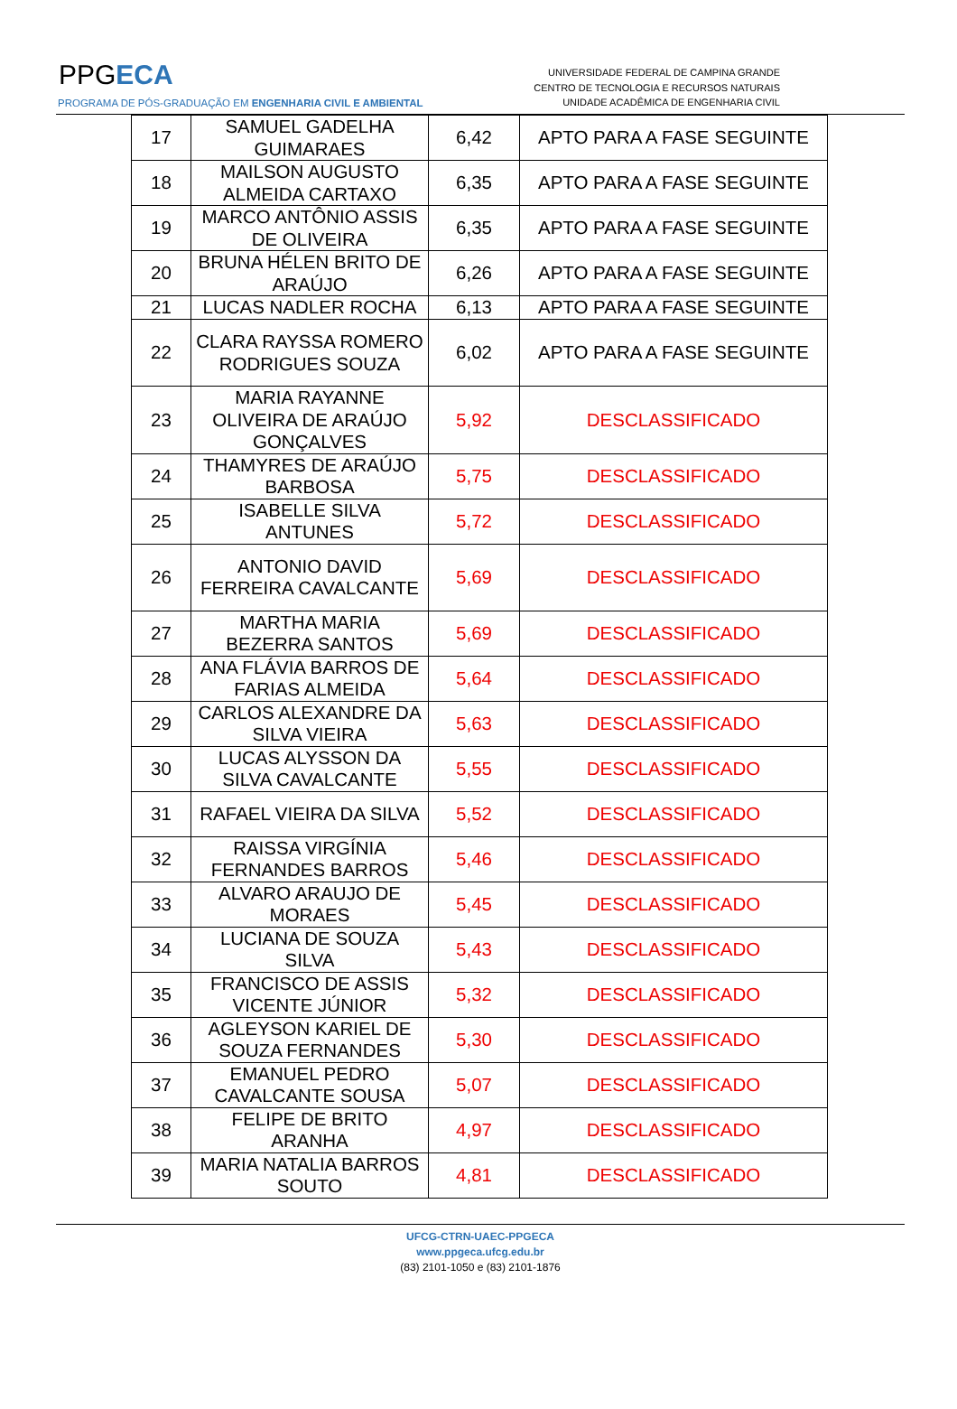PPGECA
PROGRAMA DE PÓS-GRADUAÇÃO EM ENGENHARIA CIVIL E AMBIENTAL
UNIVERSIDADE FEDERAL DE CAMPINA GRANDE
CENTRO DE TECNOLOGIA E RECURSOS NATURAIS
UNIDADE ACADÊMICA DE ENGENHARIA CIVIL
| 17 | SAMUEL GADELHA GUIMARAES | 6,42 | APTO PARA A FASE SEGUINTE |
| 18 | MAILSON AUGUSTO ALMEIDA CARTAXO | 6,35 | APTO PARA A FASE SEGUINTE |
| 19 | MARCO ANTÔNIO ASSIS DE OLIVEIRA | 6,35 | APTO PARA A FASE SEGUINTE |
| 20 | BRUNA HÉLEN BRITO DE ARAÚJO | 6,26 | APTO PARA A FASE SEGUINTE |
| 21 | LUCAS NADLER ROCHA | 6,13 | APTO PARA A FASE SEGUINTE |
| 22 | CLARA RAYSSA ROMERO RODRIGUES SOUZA | 6,02 | APTO PARA A FASE SEGUINTE |
| 23 | MARIA RAYANNE OLIVEIRA DE ARAÚJO GONÇALVES | 5,92 | DESCLASSIFICADO |
| 24 | THAMYRES DE ARAÚJO BARBOSA | 5,75 | DESCLASSIFICADO |
| 25 | ISABELLE SILVA ANTUNES | 5,72 | DESCLASSIFICADO |
| 26 | ANTONIO DAVID FERREIRA CAVALCANTE | 5,69 | DESCLASSIFICADO |
| 27 | MARTHA MARIA BEZERRA SANTOS | 5,69 | DESCLASSIFICADO |
| 28 | ANA FLÁVIA BARROS DE FARIAS ALMEIDA | 5,64 | DESCLASSIFICADO |
| 29 | CARLOS ALEXANDRE DA SILVA VIEIRA | 5,63 | DESCLASSIFICADO |
| 30 | LUCAS ALYSSON DA SILVA CAVALCANTE | 5,55 | DESCLASSIFICADO |
| 31 | RAFAEL VIEIRA DA SILVA | 5,52 | DESCLASSIFICADO |
| 32 | RAISSA VIRGÍNIA FERNANDES BARROS | 5,46 | DESCLASSIFICADO |
| 33 | ALVARO ARAUJO DE MORAES | 5,45 | DESCLASSIFICADO |
| 34 | LUCIANA DE SOUZA SILVA | 5,43 | DESCLASSIFICADO |
| 35 | FRANCISCO DE ASSIS VICENTE JÚNIOR | 5,32 | DESCLASSIFICADO |
| 36 | AGLEYSON KARIEL DE SOUZA FERNANDES | 5,30 | DESCLASSIFICADO |
| 37 | EMANUEL PEDRO CAVALCANTE SOUSA | 5,07 | DESCLASSIFICADO |
| 38 | FELIPE DE BRITO ARANHA | 4,97 | DESCLASSIFICADO |
| 39 | MARIA NATALIA BARROS SOUTO | 4,81 | DESCLASSIFICADO |
UFCG-CTRN-UAEC-PPGECA
www.ppgeca.ufcg.edu.br
(83) 2101-1050 e (83) 2101-1876